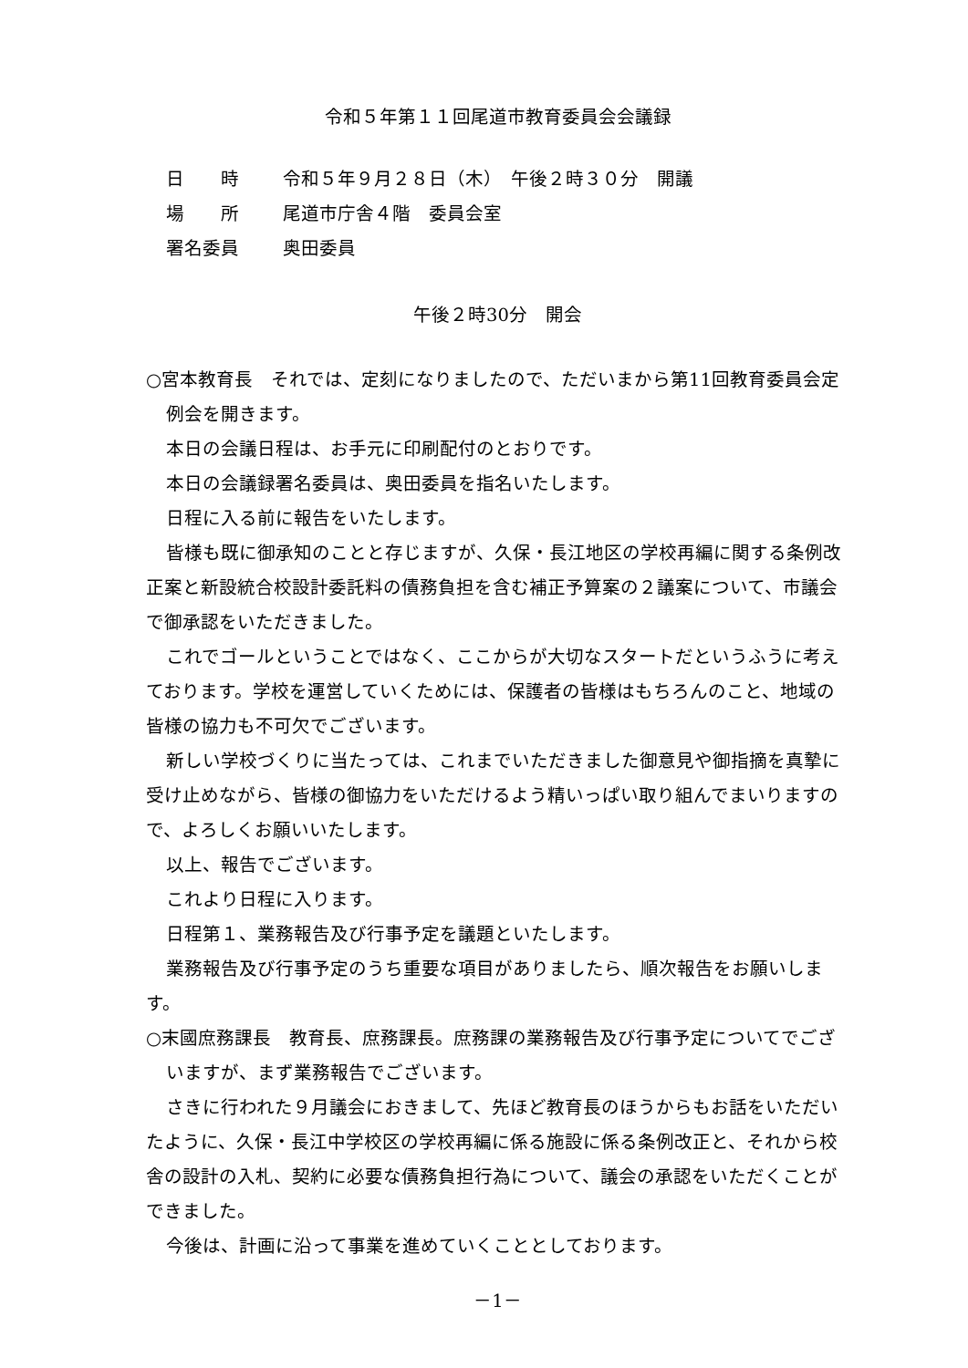令和５年第１１回尾道市教育委員会会議録
日　　時 令和５年９月２８日（木）　午後２時３０分　開議
場　　所 尾道市庁舎４階　委員会室
署名委員 奥田委員
午後２時30分　開会
○宮本教育長　それでは、定刻になりましたので、ただいまから第11回教育委員会定例会を開きます。
本日の会議日程は、お手元に印刷配付のとおりです。
本日の会議録署名委員は、奥田委員を指名いたします。
日程に入る前に報告をいたします。
皆様も既に御承知のことと存じますが、久保・長江地区の学校再編に関する条例改正案と新設統合校設計委託料の債務負担を含む補正予算案の２議案について、市議会で御承認をいただきました。
これでゴールということではなく、ここからが大切なスタートだというふうに考えております。学校を運営していくためには、保護者の皆様はもちろんのこと、地域の皆様の協力も不可欠でございます。
新しい学校づくりに当たっては、これまでいただきました御意見や御指摘を真摯に受け止めながら、皆様の御協力をいただけるよう精いっぱい取り組んでまいりますので、よろしくお願いいたします。
以上、報告でございます。
これより日程に入ります。
日程第１、業務報告及び行事予定を議題といたします。
業務報告及び行事予定のうち重要な項目がありましたら、順次報告をお願いします。
○末國庶務課長　教育長、庶務課長。庶務課の業務報告及び行事予定についてでございますが、まず業務報告でございます。
さきに行われた９月議会におきまして、先ほど教育長のほうからもお話をいただいたように、久保・長江中学校区の学校再編に係る施設に係る条例改正と、それから校舎の設計の入札、契約に必要な債務負担行為について、議会の承認をいただくことができました。
今後は、計画に沿って事業を進めていくこととしております。
－1－